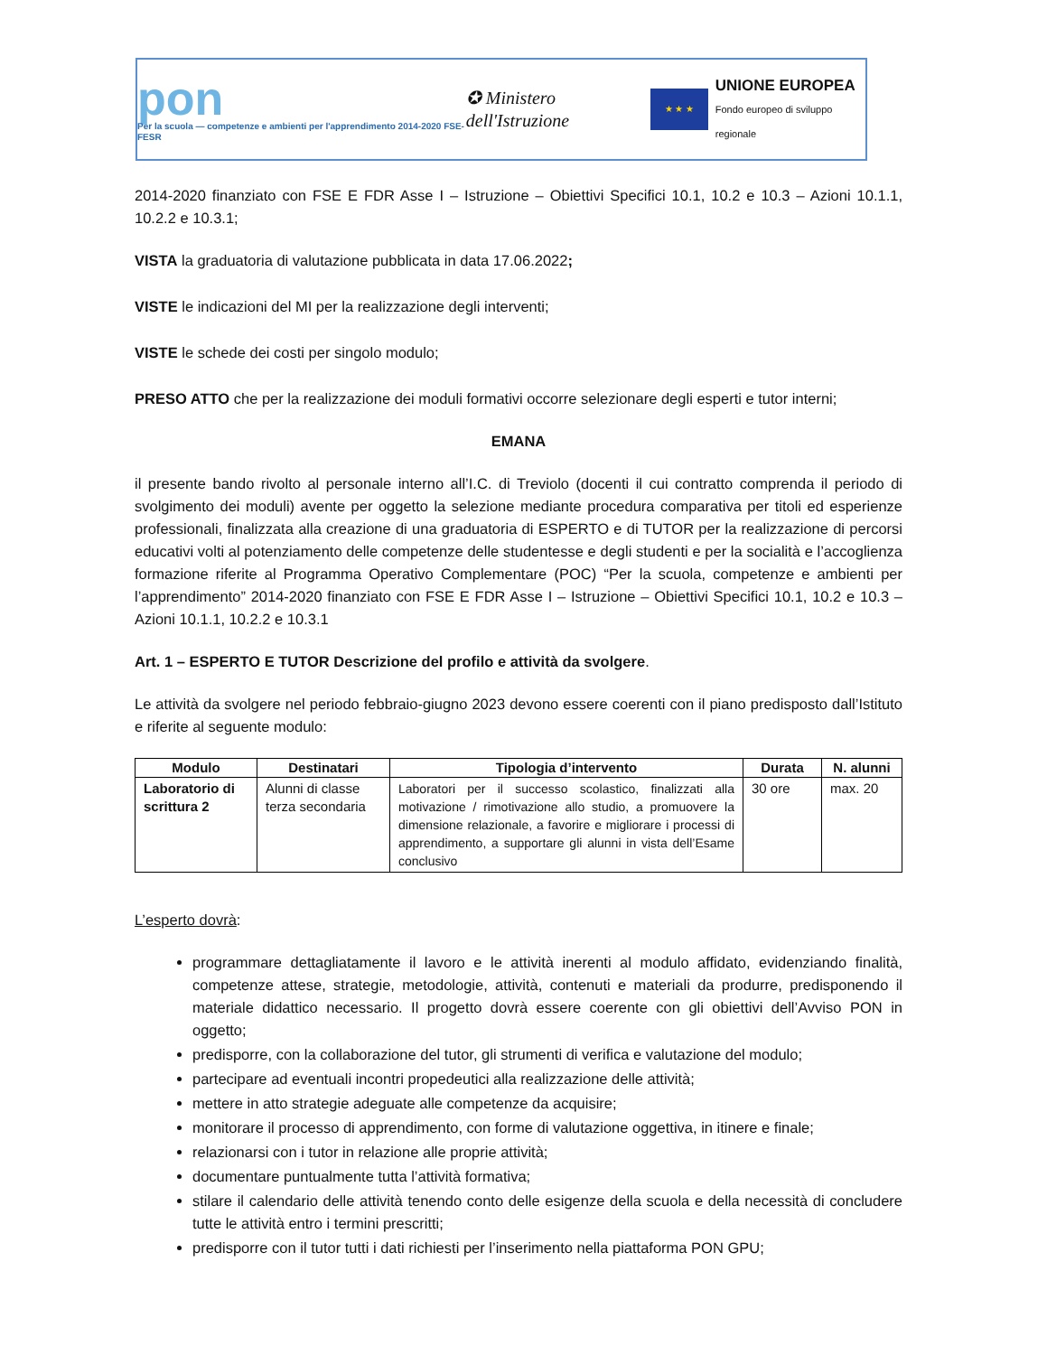pon
Per la scuola — competenze e ambienti per l'apprendimento 2014-2020 FSE-FESR
✪ Ministero dell'Istruzione
★ ★ ★
UNIONE EUROPEA
Fondo europeo di sviluppo regionale
2014-2020 finanziato con FSE E FDR Asse I – Istruzione – Obiettivi Specifici 10.1, 10.2 e 10.3 – Azioni 10.1.1, 10.2.2 e 10.3.1;
VISTA la graduatoria di valutazione pubblicata in data 17.06.2022;
VISTE le indicazioni del MI per la realizzazione degli interventi;
VISTE le schede dei costi per singolo modulo;
PRESO ATTO che per la realizzazione dei moduli formativi occorre selezionare degli esperti e tutor interni;
EMANA
il presente bando rivolto al personale interno all’I.C. di Treviolo (docenti il cui contratto comprenda il periodo di svolgimento dei moduli) avente per oggetto la selezione mediante procedura comparativa per titoli ed esperienze professionali, finalizzata alla creazione di una graduatoria di ESPERTO e di TUTOR per la realizzazione di percorsi educativi volti al potenziamento delle competenze delle studentesse e degli studenti e per la socialità e l’accoglienza formazione riferite al Programma Operativo Complementare (POC) “Per la scuola, competenze e ambienti per l’apprendimento” 2014-2020 finanziato con FSE E FDR Asse I – Istruzione – Obiettivi Specifici 10.1, 10.2 e 10.3 – Azioni 10.1.1, 10.2.2 e 10.3.1
Art. 1 – ESPERTO E TUTOR Descrizione del profilo e attività da svolgere.
Le attività da svolgere nel periodo febbraio-giugno 2023 devono essere coerenti con il piano predisposto dall’Istituto e riferite al seguente modulo:
| Modulo | Destinatari | Tipologia d’intervento | Durata | N. alunni |
| --- | --- | --- | --- | --- |
| Laboratorio di scrittura 2 | Alunni di classe terza secondaria | Laboratori per il successo scolastico, finalizzati alla motivazione / rimotivazione allo studio, a promuovere la dimensione relazionale, a favorire e migliorare i processi di apprendimento, a supportare gli alunni in vista dell’Esame conclusivo | 30 ore | max. 20 |
L’esperto dovrà:
programmare dettagliatamente il lavoro e le attività inerenti al modulo affidato, evidenziando finalità, competenze attese, strategie, metodologie, attività, contenuti e materiali da produrre, predisponendo il materiale didattico necessario. Il progetto dovrà essere coerente con gli obiettivi dell’Avviso PON in oggetto;
predisporre, con la collaborazione del tutor, gli strumenti di verifica e valutazione del modulo;
partecipare ad eventuali incontri propedeutici alla realizzazione delle attività;
mettere in atto strategie adeguate alle competenze da acquisire;
monitorare il processo di apprendimento, con forme di valutazione oggettiva, in itinere e finale;
relazionarsi con i tutor in relazione alle proprie attività;
documentare puntualmente tutta l’attività formativa;
stilare il calendario delle attività tenendo conto delle esigenze della scuola e della necessità di concludere tutte le attività entro i termini prescritti;
predisporre con il tutor tutti i dati richiesti per l’inserimento nella piattaforma PON GPU;